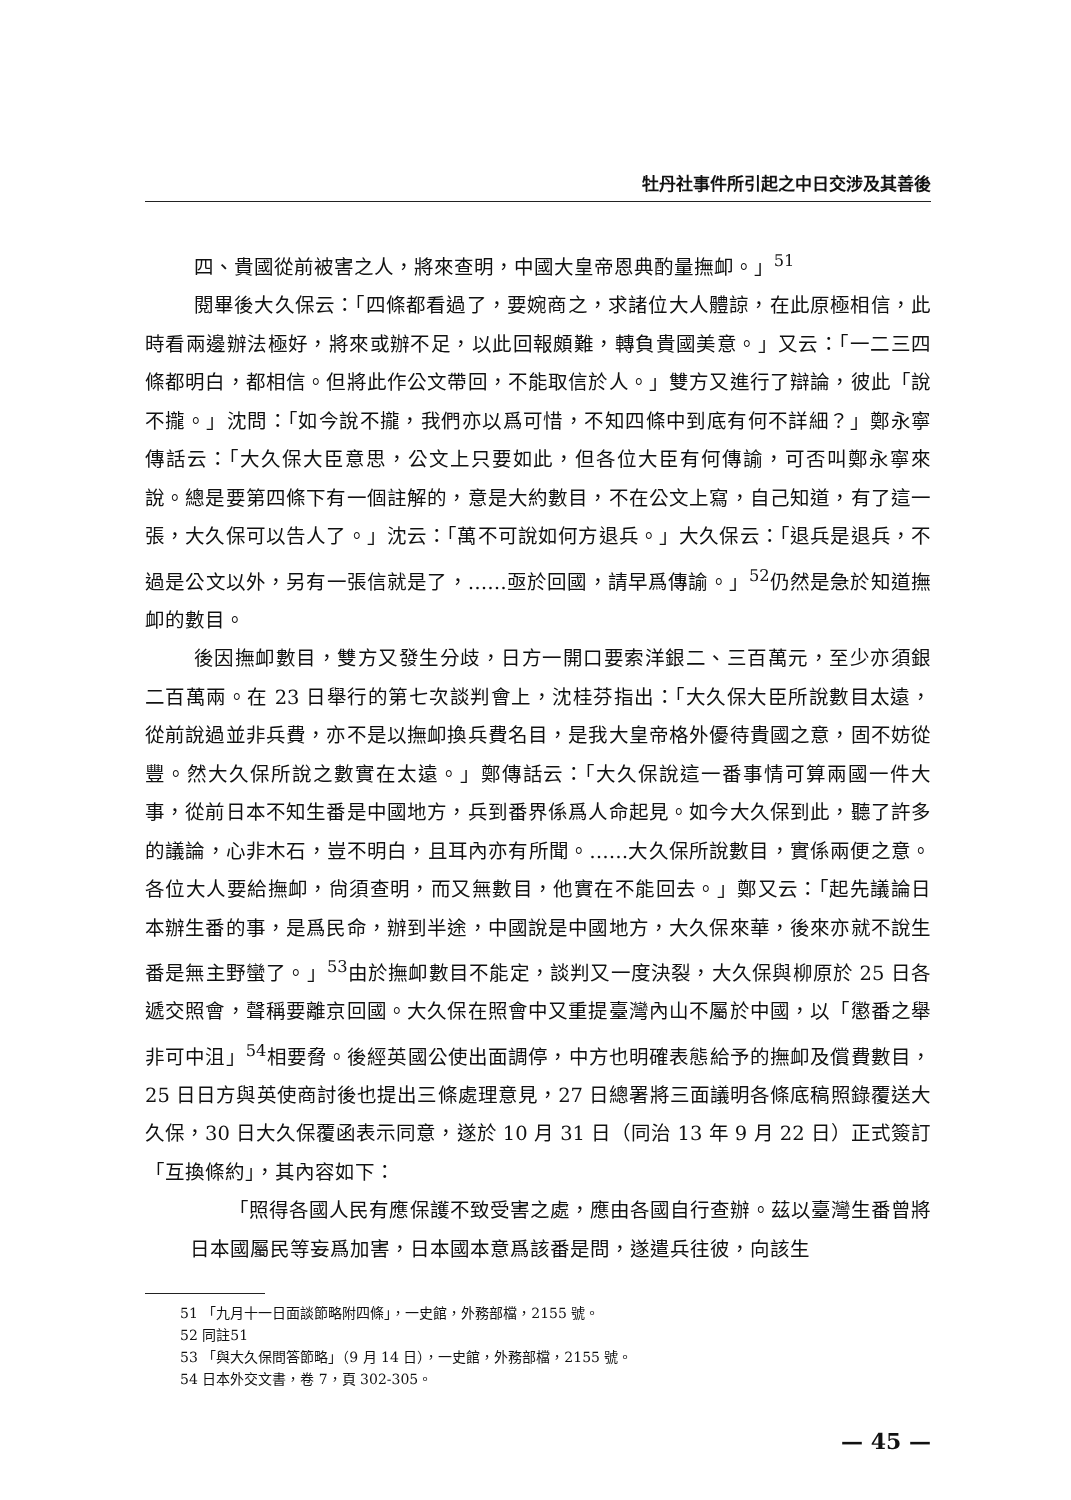牡丹社事件所引起之中日交涉及其善後
四、貴國從前被害之人，將來查明，中國大皇帝恩典酌量撫卹。」<sup>51</sup>
閱畢後大久保云：「四條都看過了，要婉商之，求諸位大人體諒，在此原極相信，此時看兩邊辦法極好，將來或辦不足，以此回報頗難，轉負貴國美意。」又云：「一二三四條都明白，都相信。但將此作公文帶回，不能取信於人。」雙方又進行了辯論，彼此「說不攏。」沈問：「如今說不攏，我們亦以爲可惜，不知四條中到底有何不詳細？」鄭永寧傳話云：「大久保大臣意思，公文上只要如此，但各位大臣有何傳諭，可否叫鄭永寧來說。總是要第四條下有一個註解的，意是大約數目，不在公文上寫，自己知道，有了這一張，大久保可以告人了。」沈云：「萬不可說如何方退兵。」大久保云：「退兵是退兵，不過是公文以外，另有一張信就是了，……亟於回國，請早爲傳諭。」<sup>52</sup>仍然是急於知道撫卹的數目。
後因撫卹數目，雙方又發生分歧，日方一開口要索洋銀二、三百萬元，至少亦須銀二百萬兩。在 23 日舉行的第七次談判會上，沈桂芬指出：「大久保大臣所說數目太遠，從前說過並非兵費，亦不是以撫卹換兵費名目，是我大皇帝格外優待貴國之意，固不妨從豐。然大久保所說之數實在太遠。」鄭傳話云：「大久保說這一番事情可算兩國一件大事，從前日本不知生番是中國地方，兵到番界係爲人命起見。如今大久保到此，聽了許多的議論，心非木石，豈不明白，且耳內亦有所聞。……大久保所說數目，實係兩便之意。各位大人要給撫卹，尙須查明，而又無數目，他實在不能回去。」鄭又云：「起先議論日本辦生番的事，是爲民命，辦到半途，中國說是中國地方，大久保來華，後來亦就不說生番是無主野蠻了。」<sup>53</sup>由於撫卹數目不能定，談判又一度決裂，大久保與柳原於 25 日各遞交照會，聲稱要離京回國。大久保在照會中又重提臺灣內山不屬於中國，以「懲番之舉非可中沮」<sup>54</sup>相要脅。後經英國公使出面調停，中方也明確表態給予的撫卹及償費數目，25 日日方與英使商討後也提出三條處理意見，27 日總署將三面議明各條底稿照錄覆送大久保，30 日大久保覆函表示同意，遂於 10 月 31 日（同治 13 年 9 月 22 日）正式簽訂「互換條約」，其內容如下：
「照得各國人民有應保護不致受害之處，應由各國自行查辦。茲以臺灣生番曾將日本國屬民等妄爲加害，日本國本意爲該番是問，遂遣兵往彼，向該生
51 「九月十一日面談節略附四條」，一史館，外務部檔，2155 號。
52 同註51
53 「與大久保問答節略」（9 月 14 日），一史館，外務部檔，2155 號。
54 日本外交文書，卷 7，頁 302-305。
— 45 —